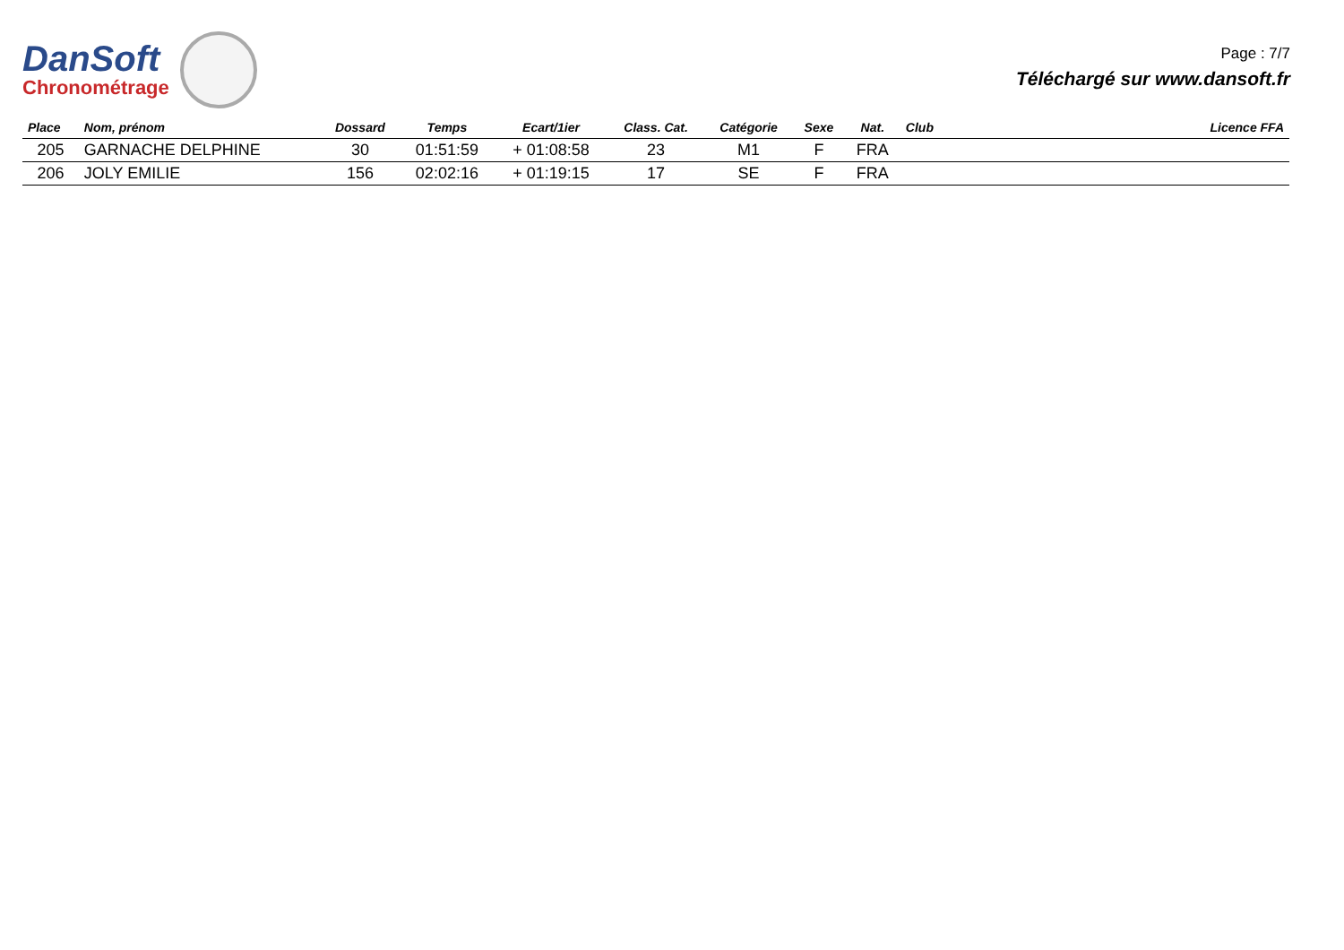DanSoft
Chronométrage
Page : 7/7
Téléchargé sur www.dansoft.fr
| Place | Nom, prénom | Dossard | Temps | Ecart/1ier | Class. Cat. | Catégorie | Sexe | Nat. | Club | Licence FFA |
| --- | --- | --- | --- | --- | --- | --- | --- | --- | --- | --- |
| 205 | GARNACHE DELPHINE | 30 | 01:51:59 | + 01:08:58 | 23 | M1 | F | FRA | | |
| 206 | JOLY EMILIE | 156 | 02:02:16 | + 01:19:15 | 17 | SE | F | FRA | | |